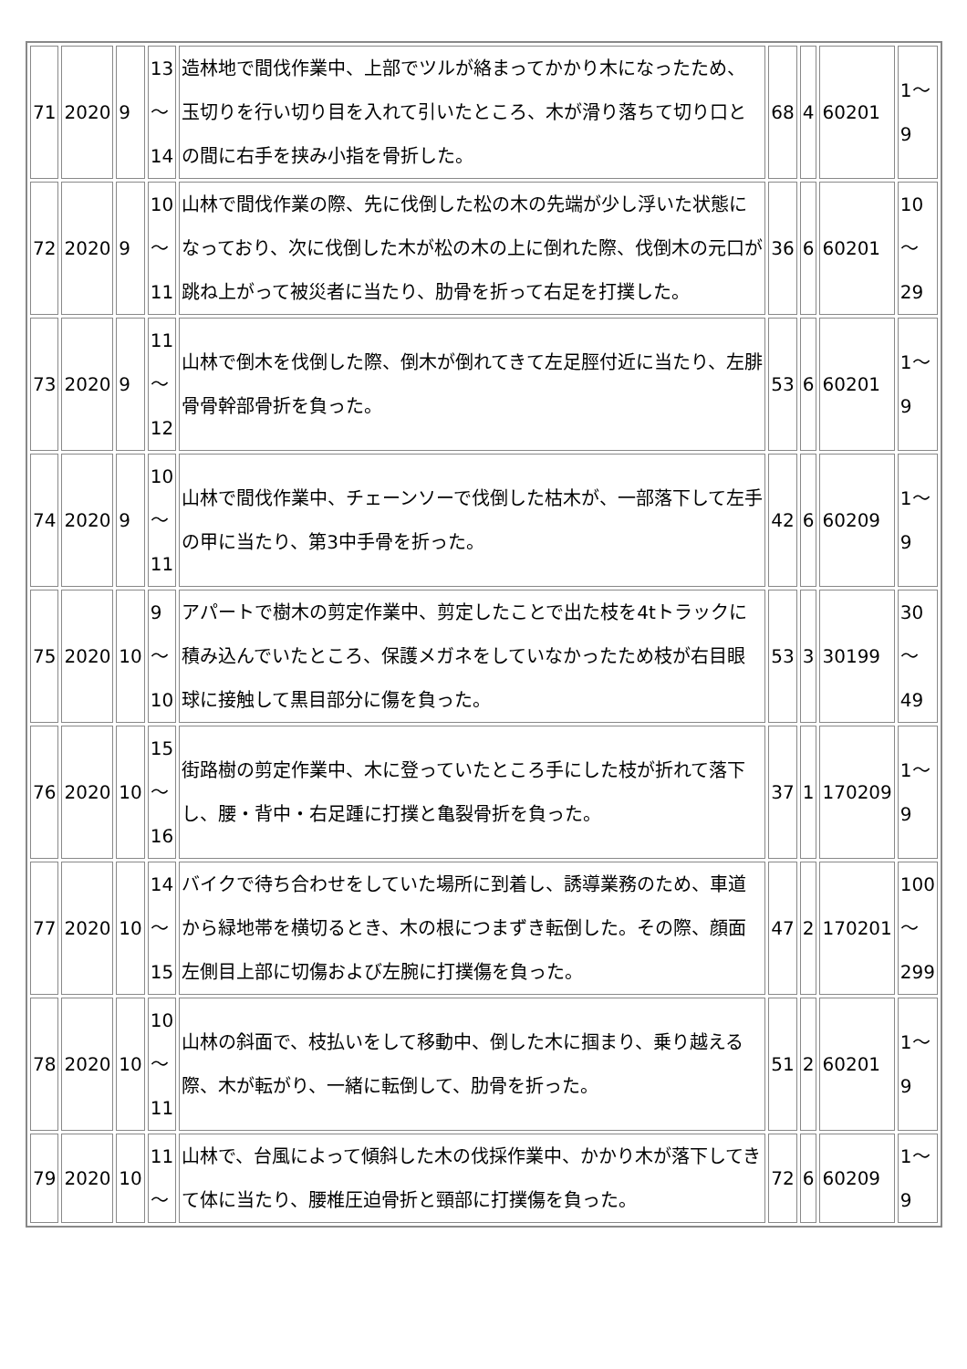| 71 | 2020 | 9 | 13 ～ 14 | 造林地で間伐作業中、上部でツルが絡まってかかり木になったため、玉切りを行い切り目を入れて引いたところ、木が滑り落ちて切り口との間に右手を挟み小指を骨折した。 | 68 | 4 | 60201 | 1～ 9 |
| 72 | 2020 | 9 | 10 ～ 11 | 山林で間伐作業の際、先に伐倒した松の木の先端が少し浮いた状態になっており、次に伐倒した木が松の木の上に倒れた際、伐倒木の元口が跳ね上がって被災者に当たり、肋骨を折って右足を打撲した。 | 36 | 6 | 60201 | 10 ～ 29 |
| 73 | 2020 | 9 | 11 ～ 12 | 山林で倒木を伐倒した際、倒木が倒れてきて左足脛付近に当たり、左腓骨骨幹部骨折を負った。 | 53 | 6 | 60201 | 1～ 9 |
| 74 | 2020 | 9 | 10 ～ 11 | 山林で間伐作業中、チェーンソーで伐倒した枯木が、一部落下して左手の甲に当たり、第3中手骨を折った。 | 42 | 6 | 60209 | 1～ 9 |
| 75 | 2020 | 10 | 9 ～ 10 | アパートで樹木の剪定作業中、剪定したことで出た枝を4tトラックに積み込んでいたところ、保護メガネをしていなかったため枝が右目眼球に接触して黒目部分に傷を負った。 | 53 | 3 | 30199 | 30 ～ 49 |
| 76 | 2020 | 10 | 15 ～ 16 | 街路樹の剪定作業中、木に登っていたところ手にした枝が折れて落下し、腰・背中・右足踵に打撲と亀裂骨折を負った。 | 37 | 1 | 170209 | 1～ 9 |
| 77 | 2020 | 10 | 14 ～ 15 | バイクで待ち合わせをしていた場所に到着し、誘導業務のため、車道から緑地帯を横切るとき、木の根につまずき転倒した。その際、顔面左側目上部に切傷および左腕に打撲傷を負った。 | 47 | 2 | 170201 | 100 ～ 299 |
| 78 | 2020 | 10 | 10 ～ 11 | 山林の斜面で、枝払いをして移動中、倒した木に掴まり、乗り越える際、木が転がり、一緒に転倒して、肋骨を折った。 | 51 | 2 | 60201 | 1～ 9 |
| 79 | 2020 | 10 | 11 ～ | 山林で、台風によって傾斜した木の伐採作業中、かかり木が落下してきて体に当たり、腰椎圧迫骨折と頸部に打撲傷を負った。 | 72 | 6 | 60209 | 1～ 9 |